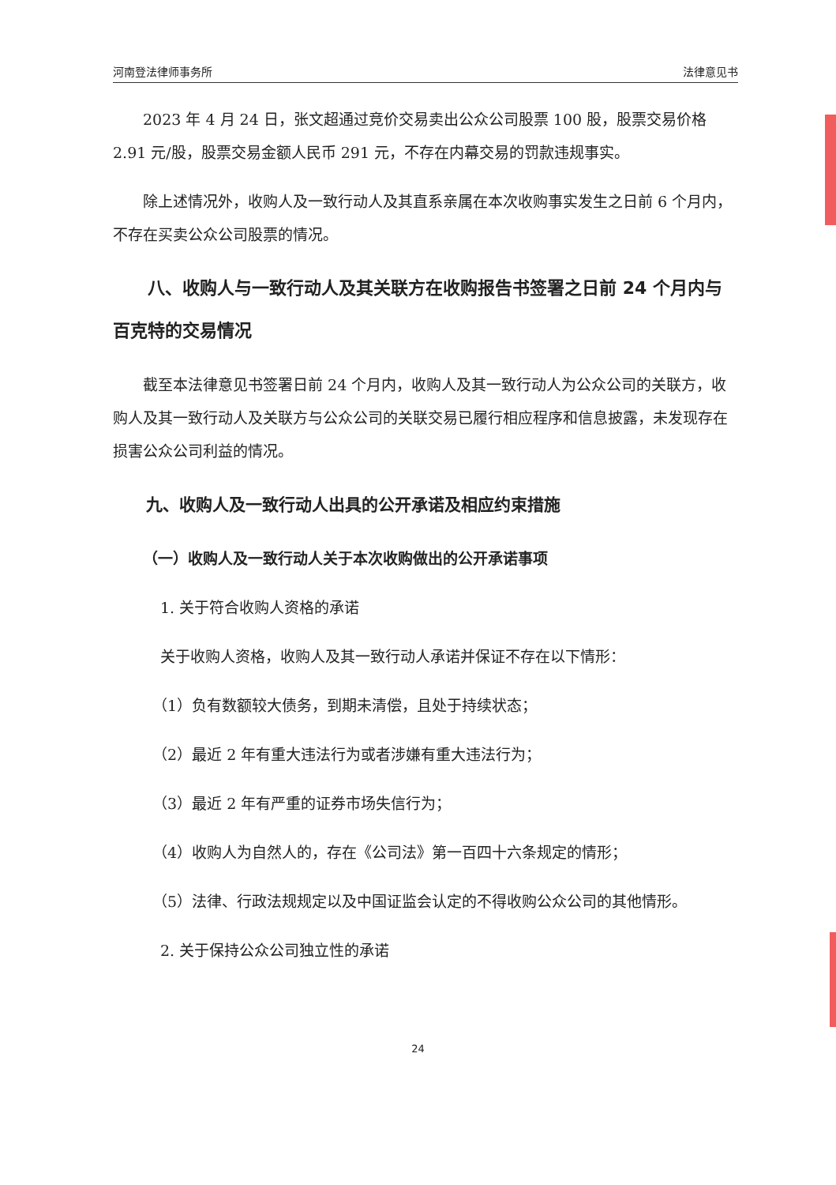河南登法律师事务所 法律意见书
2023 年 4 月 24 日，张文超通过竞价交易卖出公众公司股票 100 股，股票交易价格 2.91 元/股，股票交易金额人民币 291 元，不存在内幕交易的罚款违规事实。
除上述情况外，收购人及一致行动人及其直系亲属在本次收购事实发生之日前 6 个月内，不存在买卖公众公司股票的情况。
八、收购人与一致行动人及其关联方在收购报告书签署之日前 24 个月内与百克特的交易情况
截至本法律意见书签署日前 24 个月内，收购人及其一致行动人为公众公司的关联方，收购人及其一致行动人及关联方与公众公司的关联交易已履行相应程序和信息披露，未发现存在损害公众公司利益的情况。
九、收购人及一致行动人出具的公开承诺及相应约束措施
（一）收购人及一致行动人关于本次收购做出的公开承诺事项
1. 关于符合收购人资格的承诺
关于收购人资格，收购人及其一致行动人承诺并保证不存在以下情形：
（1）负有数额较大债务，到期未清偿，且处于持续状态；
（2）最近 2 年有重大违法行为或者涉嫌有重大违法行为；
（3）最近 2 年有严重的证券市场失信行为；
（4）收购人为自然人的，存在《公司法》第一百四十六条规定的情形；
（5）法律、行政法规规定以及中国证监会认定的不得收购公众公司的其他情形。
2. 关于保持公众公司独立性的承诺
24